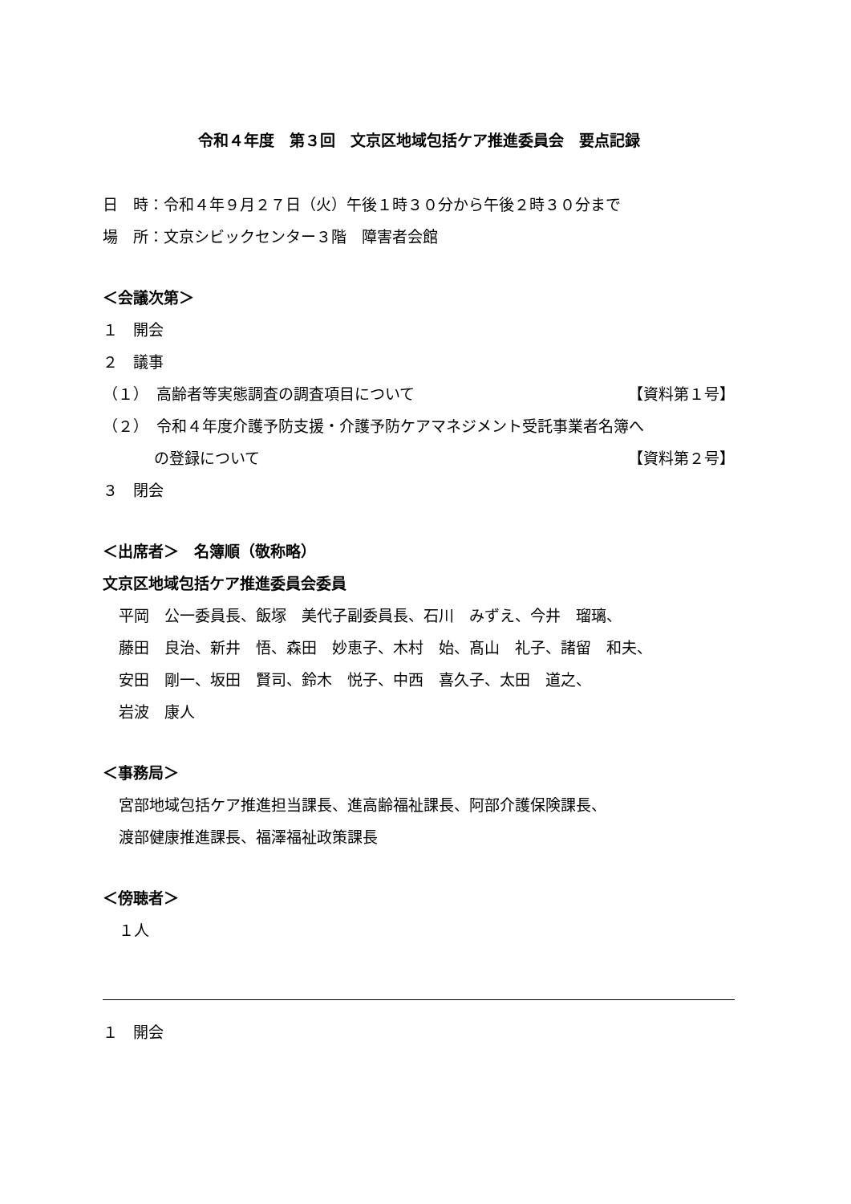令和４年度　第３回　文京区地域包括ケア推進委員会　要点記録
日　時：令和４年９月２７日（火）午後１時３０分から午後２時３０分まで
場　所：文京シビックセンター３階　障害者会館
＜会議次第＞
１　開会
２　議事
（１）　高齢者等実態調査の調査項目について 【資料第１号】
（２）　令和４年度介護予防支援・介護予防ケアマネジメント受託事業者名簿へ
の登録について 【資料第２号】
３　閉会
＜出席者＞　名簿順（敬称略）
文京区地域包括ケア推進委員会委員
平岡　公一委員長、飯塚　美代子副委員長、石川　みずえ、今井　瑠璃、
藤田　良治、新井　悟、森田　妙恵子、木村　始、髙山　礼子、諸留　和夫、
安田　剛一、坂田　賢司、鈴木　悦子、中西　喜久子、太田　道之、
岩波　康人
＜事務局＞
宮部地域包括ケア推進担当課長、進高齢福祉課長、阿部介護保険課長、
渡部健康推進課長、福澤福祉政策課長
＜傍聴者＞
１人
１　開会